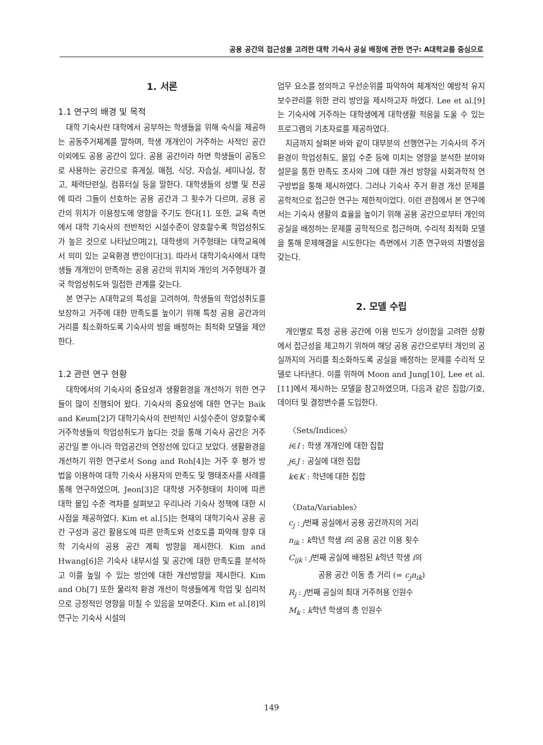공용 공간의 접근성을 고려한 대학 기숙사 공실 배정에 관한 연구: A대학교를 중심으로
1. 서론
1.1 연구의 배경 및 목적
대학 기숙사란 대학에서 공부하는 학생들을 위해 숙식을 제공하는 공동주거체계를 말하며, 학생 개개인이 거주하는 사적인 공간 이외에도 공용 공간이 있다. 공용 공간이라 하면 학생들이 공동으로 사용하는 공간으로 휴게실, 매점, 식당, 자습실, 세미나실, 창고, 체력단련실, 컴퓨터실 등을 말한다. 대학생들의 성별 및 전공에 따라 그들이 선호하는 공용 공간과 그 횟수가 다르며, 공용 공간의 위치가 이용정도에 영향을 주기도 한다[1]. 또한, 교육 측면에서 대학 기숙사의 전반적인 시설수준이 양호할수록 학업성취도가 높은 것으로 나타났으며[2], 대학생의 거주형태는 대학교육에서 의미 있는 교육환경 변인이다[3]. 따라서 대학기숙사에서 대학생들 개개인이 만족하는 공용 공간의 위치와 개인의 거주형태가 결국 학업성취도와 밀접한 관계를 갖는다.
본 연구는 A대학교의 특성을 고려하여, 학생들의 학업성취도를 보장하고 거주에 대한 만족도를 높이기 위해 특정 공용 공간과의 거리를 최소화하도록 기숙사의 방을 배정하는 최적화 모델을 제안한다.
1.2 관련 연구 현황
대학에서의 기숙사의 중요성과 생활환경을 개선하기 위한 연구들이 많이 진행되어 왔다. 기숙사의 중요성에 대한 연구는 Baik and Keum[2]가 대학기숙사의 전반적인 시설수준이 양호할수록 거주학생들의 학업성취도가 높다는 것을 통해 기숙사 공간은 거주공간일 뿐 아니라 학업공간의 연장선에 있다고 보았다. 생활환경을 개선하기 위한 연구로서 Song and Roh[4]는 거주 후 평가 방법을 이용하여 대학 기숙사 사용자의 만족도 및 행태조사를 사례를 통해 연구하였으며, Jeon[3]은 대학생 거주형태의 차이에 따른 대학 몰입 수준 격차를 살펴보고 우리나라 기숙사 정책에 대한 시사점을 제공하였다. Kim et al.[5]는 현재의 대학기숙사 공용 공간 구성과 공간 활용도에 따른 만족도와 선호도를 파악해 향후 대학 기숙사의 공용 공간 계획 방향을 제시한다. Kim and Hwang[6]은 기숙사 내부시설 및 공간에 대한 만족도를 분석하고 이를 높일 수 있는 방안에 대한 개선방향을 제시한다. Kim and Oh[7] 또한 물리적 환경 개선이 학생들에게 학업 및 심리적으로 긍정적인 영향을 미칠 수 있음을 보여준다. Kim et al.[8]의 연구는 기숙사 시설의
업무 요소를 정의하고 우선순위를 파악하여 체계적인 예방적 유지보수관리를 위한 관리 방안을 제시하고자 하였다. Lee et al.[9]는 기숙사에 거주하는 대학생에게 대학생활 적응을 도울 수 있는 프로그램의 기초자료를 제공하였다.
지금까지 살펴본 바와 같이 대부분의 선행연구는 기숙사의 주거 환경이 학업성취도, 몰입 수준 등에 미치는 영향을 분석한 분야와 설문을 통한 만족도 조사와 그에 대한 개선 방향을 사회과학적 연구방법을 통해 제시하였다. 그러나 기숙사 주거 환경 개선 문제를 공학적으로 접근한 연구는 제한적이었다. 이런 관점에서 본 연구에서는 기숙사 생활의 효율을 높이기 위해 공용 공간으로부터 개인의 공실을 배정하는 문제를 공학적으로 접근하며, 수리적 최적화 모델을 통해 문제해결을 시도한다는 측면에서 기존 연구와의 차별성을 갖는다.
2. 모델 수립
개인별로 특정 공용 공간에 이용 빈도가 상이함을 고려한 상황에서 접근성을 제고하기 위하여 해당 공용 공간으로부터 개인의 공실까지의 거리를 최소화하도록 공실을 배정하는 문제를 수리적 모델로 나타낸다. 이를 위하여 Moon and Jung[10], Lee et al.[11]에서 제시하는 모델을 참고하였으며, 다음과 같은 집합/기호, 데이터 및 결정변수를 도입한다.
〈Sets/Indices〉
i∈I : 학생 개개인에 대한 집합
j∈J : 공실에 대한 집합
k∈K : 학년에 대한 집합
〈Data/Variables〉
c<sub>j</sub> : j번째 공실에서 공용 공간까지의 거리
n<sub>ik</sub> : k학년 학생 i의 공용 공간 이용 횟수
C<sub>ijk</sub> : j번째 공실에 배정된 k학년 학생 i의
공용 공간 이동 총 거리 (= c<sub>j</sub>n<sub>ik</sub>)
R<sub>j</sub> : j번째 공실의 최대 거주허용 인원수
M<sub>k</sub> : k학년 학생의 총 인원수
149